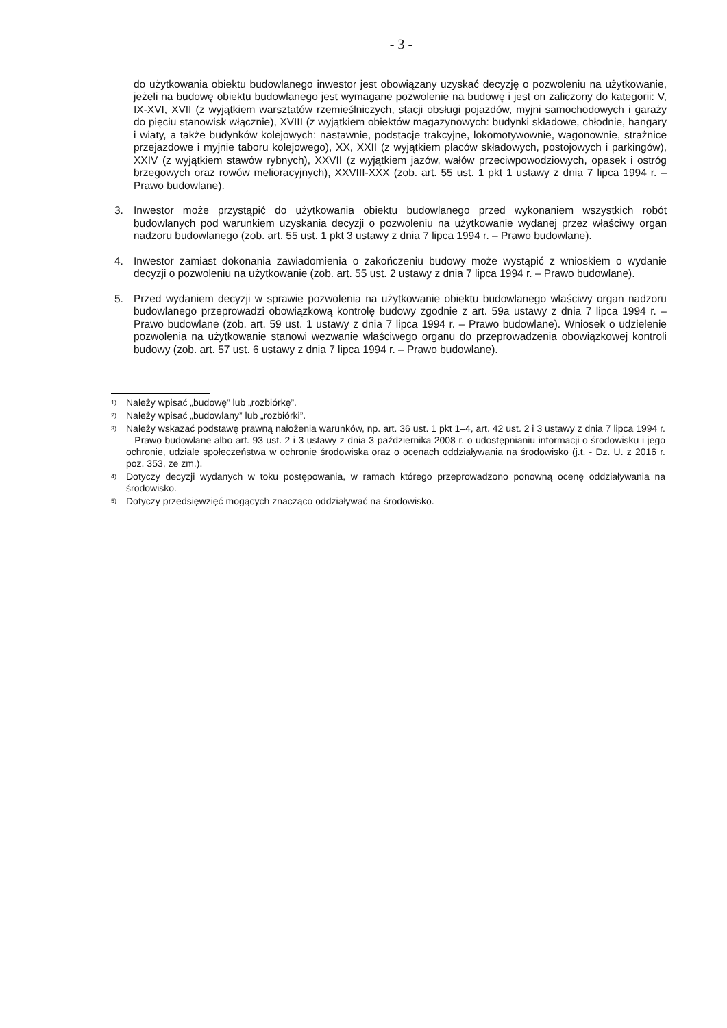- 3 -
do użytkowania obiektu budowlanego inwestor jest obowiązany uzyskać decyzję o pozwoleniu na użytkowanie, jeżeli na budowę obiektu budowlanego jest wymagane pozwolenie na budowę i jest on zaliczony do kategorii: V, IX-XVI, XVII (z wyjątkiem warsztatów rzemieślniczych, stacji obsługi pojazdów, myjni samochodowych i garaży do pięciu stanowisk włącznie), XVIII (z wyjątkiem obiektów magazynowych: budynki składowe, chłodnie, hangary i wiaty, a także budynków kolejowych: nastawnie, podstacje trakcyjne, lokomotywownie, wagonownie, strażnice przejazdowe i myjnie taboru kolejowego), XX, XXII (z wyjątkiem placów składowych, postojowych i parkingów), XXIV (z wyjątkiem stawów rybnych), XXVII (z wyjątkiem jazów, wałów przeciwpowodziowych, opasek i ostróg brzegowych oraz rowów melioracyjnych), XXVIII-XXX (zob. art. 55 ust. 1 pkt 1 ustawy z dnia 7 lipca 1994 r. – Prawo budowlane).
3. Inwestor może przystąpić do użytkowania obiektu budowlanego przed wykonaniem wszystkich robót budowlanych pod warunkiem uzyskania decyzji o pozwoleniu na użytkowanie wydanej przez właściwy organ nadzoru budowlanego (zob. art. 55 ust. 1 pkt 3 ustawy z dnia 7 lipca 1994 r. – Prawo budowlane).
4. Inwestor zamiast dokonania zawiadomienia o zakończeniu budowy może wystąpić z wnioskiem o wydanie decyzji o pozwoleniu na użytkowanie (zob. art. 55 ust. 2 ustawy z dnia 7 lipca 1994 r. – Prawo budowlane).
5. Przed wydaniem decyzji w sprawie pozwolenia na użytkowanie obiektu budowlanego właściwy organ nadzoru budowlanego przeprowadzi obowiązkową kontrolę budowy zgodnie z art. 59a ustawy z dnia 7 lipca 1994 r. – Prawo budowlane (zob. art. 59 ust. 1 ustawy z dnia 7 lipca 1994 r. – Prawo budowlane). Wniosek o udzielenie pozwolenia na użytkowanie stanowi wezwanie właściwego organu do przeprowadzenia obowiązkowej kontroli budowy (zob. art. 57 ust. 6 ustawy z dnia 7 lipca 1994 r. – Prawo budowlane).
<sup>1)</sup>
Należy wpisać „budowę” lub „rozbiórkę”.
<sup>2)</sup>
Należy wpisać „budowlany” lub „rozbiórki”.
<sup>3)</sup>
Należy wskazać podstawę prawną nałożenia warunków, np. art. 36 ust. 1 pkt 1–4, art. 42 ust. 2 i 3 ustawy z dnia 7 lipca 1994 r. – Prawo budowlane albo art. 93 ust. 2 i 3 ustawy z dnia 3 października 2008 r. o udostępnianiu informacji o środowisku i jego ochronie, udziale społeczeństwa w ochronie środowiska oraz o ocenach oddziaływania na środowisko (j.t. - Dz. U. z 2016 r. poz. 353, ze zm.).
<sup>4)</sup>
Dotyczy decyzji wydanych w toku postępowania, w ramach którego przeprowadzono ponowną ocenę oddziaływania na środowisko.
<sup>5)</sup>
Dotyczy przedsięwzięć mogących znacząco oddziaływać na środowisko.